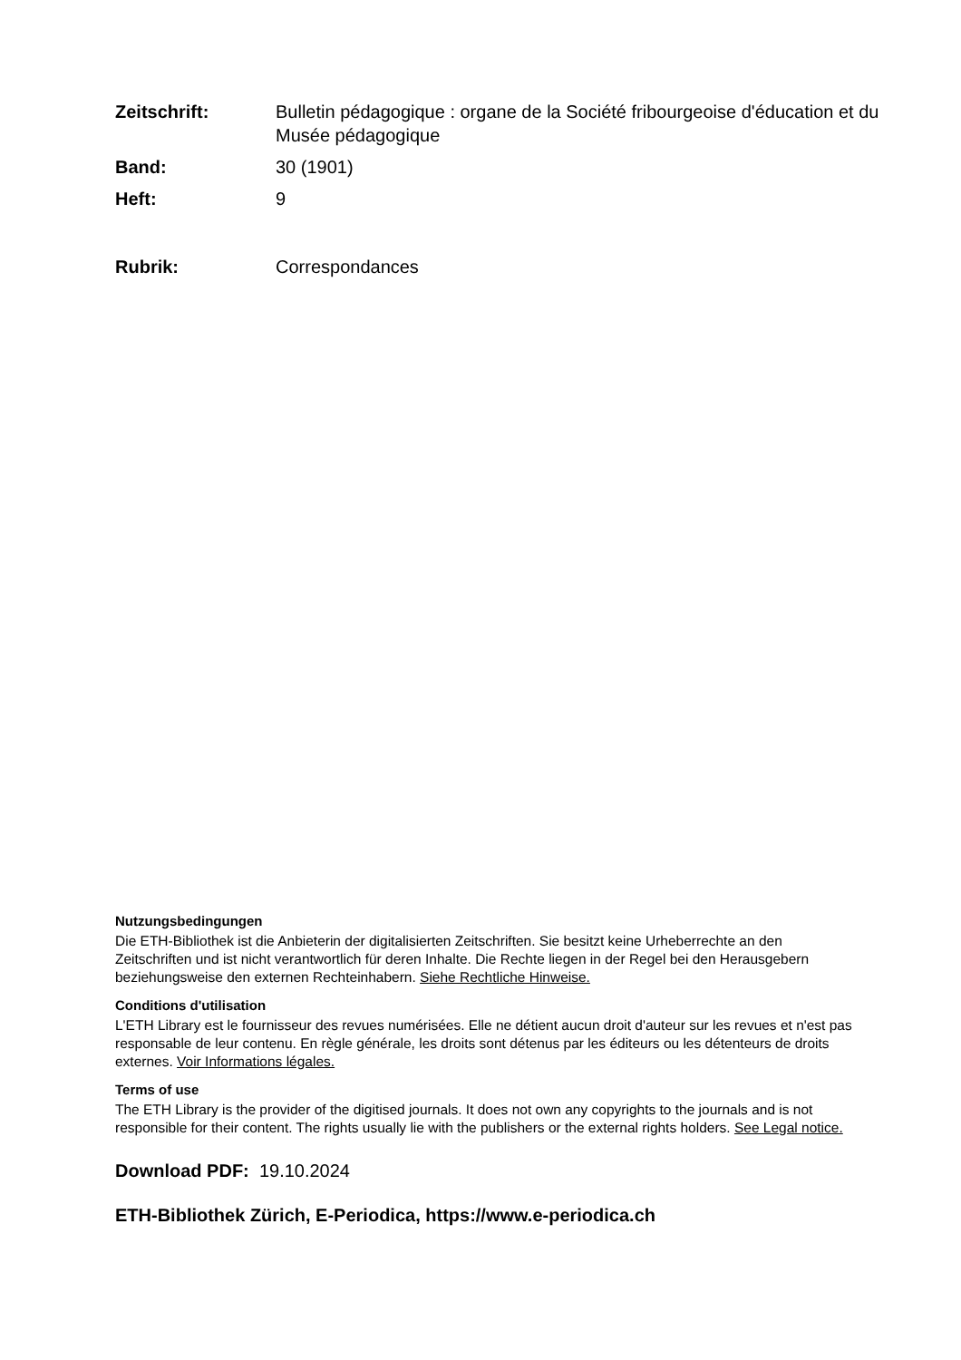Zeitschrift: Bulletin pédagogique : organe de la Société fribourgeoise d'éducation et du Musée pédagogique
Band: 30 (1901)
Heft: 9
Rubrik: Correspondances
Nutzungsbedingungen
Die ETH-Bibliothek ist die Anbieterin der digitalisierten Zeitschriften. Sie besitzt keine Urheberrechte an den Zeitschriften und ist nicht verantwortlich für deren Inhalte. Die Rechte liegen in der Regel bei den Herausgebern beziehungsweise den externen Rechteinhabern. Siehe Rechtliche Hinweise.
Conditions d'utilisation
L'ETH Library est le fournisseur des revues numérisées. Elle ne détient aucun droit d'auteur sur les revues et n'est pas responsable de leur contenu. En règle générale, les droits sont détenus par les éditeurs ou les détenteurs de droits externes. Voir Informations légales.
Terms of use
The ETH Library is the provider of the digitised journals. It does not own any copyrights to the journals and is not responsible for their content. The rights usually lie with the publishers or the external rights holders. See Legal notice.
Download PDF: 19.10.2024
ETH-Bibliothek Zürich, E-Periodica, https://www.e-periodica.ch